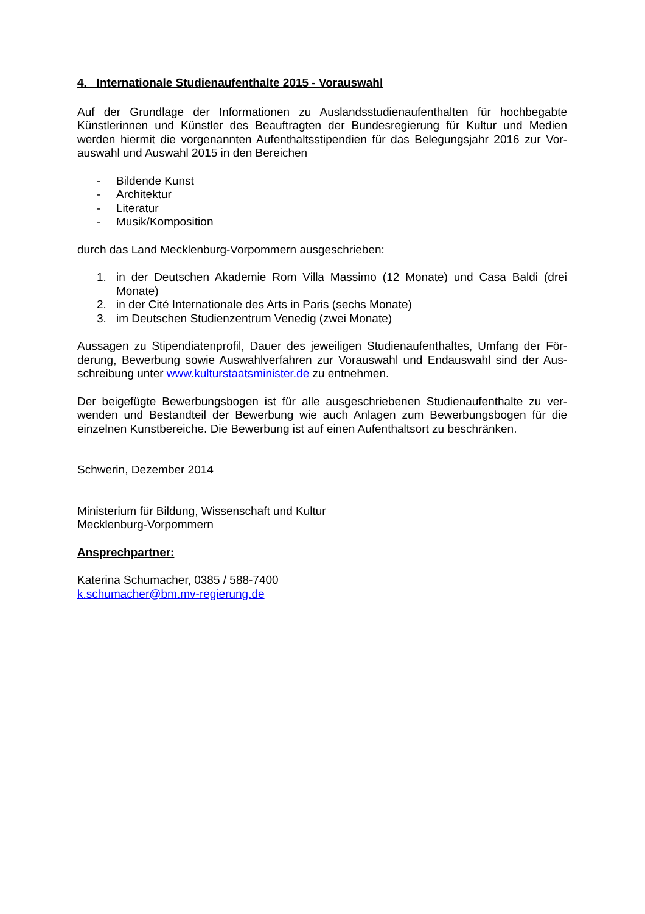4. Internationale Studienaufenthalte 2015 - Vorauswahl
Auf der Grundlage der Informationen zu Auslandsstudienaufenthalten für hochbegabte Künstlerinnen und Künstler des Beauftragten der Bundesregierung für Kultur und Medien werden hiermit die vorgenannten Aufenthaltsstipendien für das Belegungsjahr 2016 zur Vor-auswahl und Auswahl 2015 in den Bereichen
- Bildende Kunst
- Architektur
- Literatur
- Musik/Komposition
durch das Land Mecklenburg-Vorpommern ausgeschrieben:
1. in der Deutschen Akademie Rom Villa Massimo (12 Monate) und Casa Baldi (drei Monate)
2. in der Cité Internationale des Arts in Paris (sechs Monate)
3. im Deutschen Studienzentrum Venedig (zwei Monate)
Aussagen zu Stipendiatenprofil, Dauer des jeweiligen Studienaufenthaltes, Umfang der För-derung, Bewerbung sowie Auswahlverfahren zur Vorauswahl und Endauswahl sind der Aus-schreibung unter www.kulturstaatsminister.de zu entnehmen.
Der beigefügte Bewerbungsbogen ist für alle ausgeschriebenen Studienaufenthalte zu ver-wenden und Bestandteil der Bewerbung wie auch Anlagen zum Bewerbungsbogen für die einzelnen Kunstbereiche. Die Bewerbung ist auf einen Aufenthaltsort zu beschränken.
Schwerin, Dezember 2014
Ministerium für Bildung, Wissenschaft und Kultur
Mecklenburg-Vorpommern
Ansprechpartner:
Katerina Schumacher, 0385 / 588-7400
k.schumacher@bm.mv-regierung.de